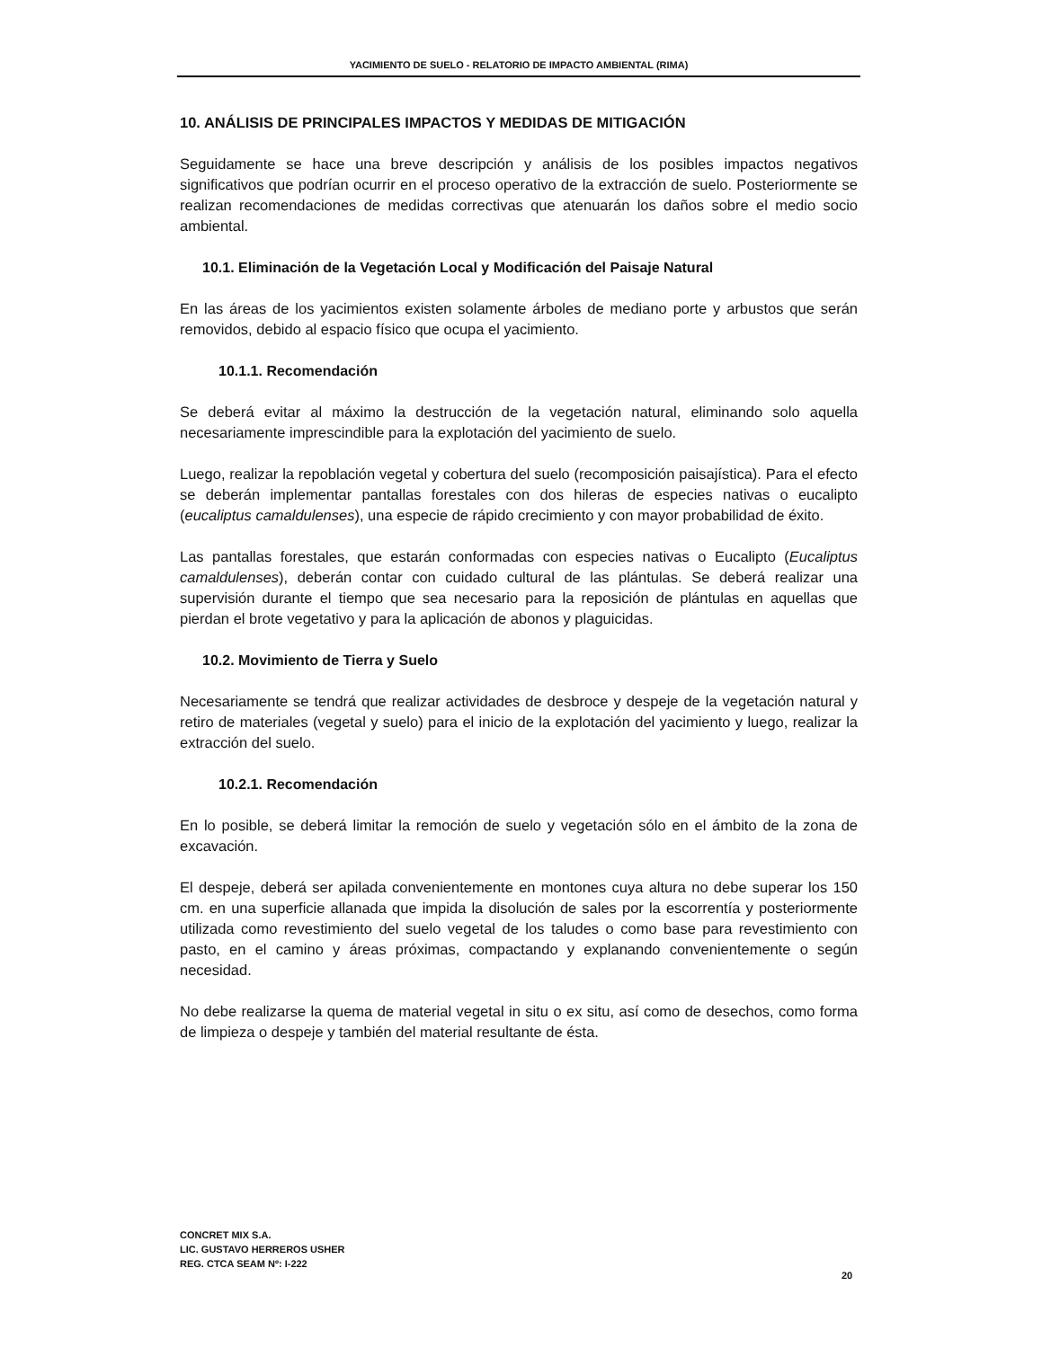YACIMIENTO DE SUELO - RELATORIO DE IMPACTO AMBIENTAL (RIMA)
10. ANÁLISIS DE PRINCIPALES IMPACTOS Y MEDIDAS DE MITIGACIÓN
Seguidamente se hace una breve descripción y análisis de los posibles impactos negativos significativos que podrían ocurrir en el proceso operativo de la extracción de suelo. Posteriormente se realizan recomendaciones de medidas correctivas que atenuarán los daños sobre el medio socio ambiental.
10.1. Eliminación de la Vegetación Local y Modificación del Paisaje Natural
En las áreas de los yacimientos existen solamente árboles de mediano porte y arbustos que serán removidos, debido al espacio físico que ocupa el yacimiento.
10.1.1. Recomendación
Se deberá evitar al máximo la destrucción de la vegetación natural, eliminando solo aquella necesariamente imprescindible para la explotación del yacimiento de suelo.
Luego, realizar la repoblación vegetal y cobertura del suelo (recomposición paisajística). Para el efecto se deberán implementar pantallas forestales con dos hileras de especies nativas o eucalipto (eucaliptus camaldulenses), una especie de rápido crecimiento y con mayor probabilidad de éxito.
Las pantallas forestales, que estarán conformadas con especies nativas o Eucalipto (Eucaliptus camaldulenses), deberán contar con cuidado cultural de las plántulas. Se deberá realizar una supervisión durante el tiempo que sea necesario para la reposición de plántulas en aquellas que pierdan el brote vegetativo y para la aplicación de abonos y plaguicidas.
10.2. Movimiento de Tierra y Suelo
Necesariamente se tendrá que realizar actividades de desbroce y despeje de la vegetación natural y retiro de materiales (vegetal y suelo) para el inicio de la explotación del yacimiento y luego, realizar la extracción del suelo.
10.2.1. Recomendación
En lo posible, se deberá limitar la remoción de suelo y vegetación sólo en el ámbito de la zona de excavación.
El despeje, deberá ser apilada convenientemente en montones cuya altura no debe superar los 150 cm. en una superficie allanada que impida la disolución de sales por la escorrentía y posteriormente utilizada como revestimiento del suelo vegetal de los taludes o como base para revestimiento con pasto, en el camino y áreas próximas, compactando y explanando convenientemente o según necesidad.
No debe realizarse la quema de material vegetal in situ o ex situ, así como de desechos, como forma de limpieza o despeje y también del material resultante de ésta.
CONCRET MIX S.A.
LIC. GUSTAVO HERREROS USHER
REG. CTCA SEAM Nº: I-222
20